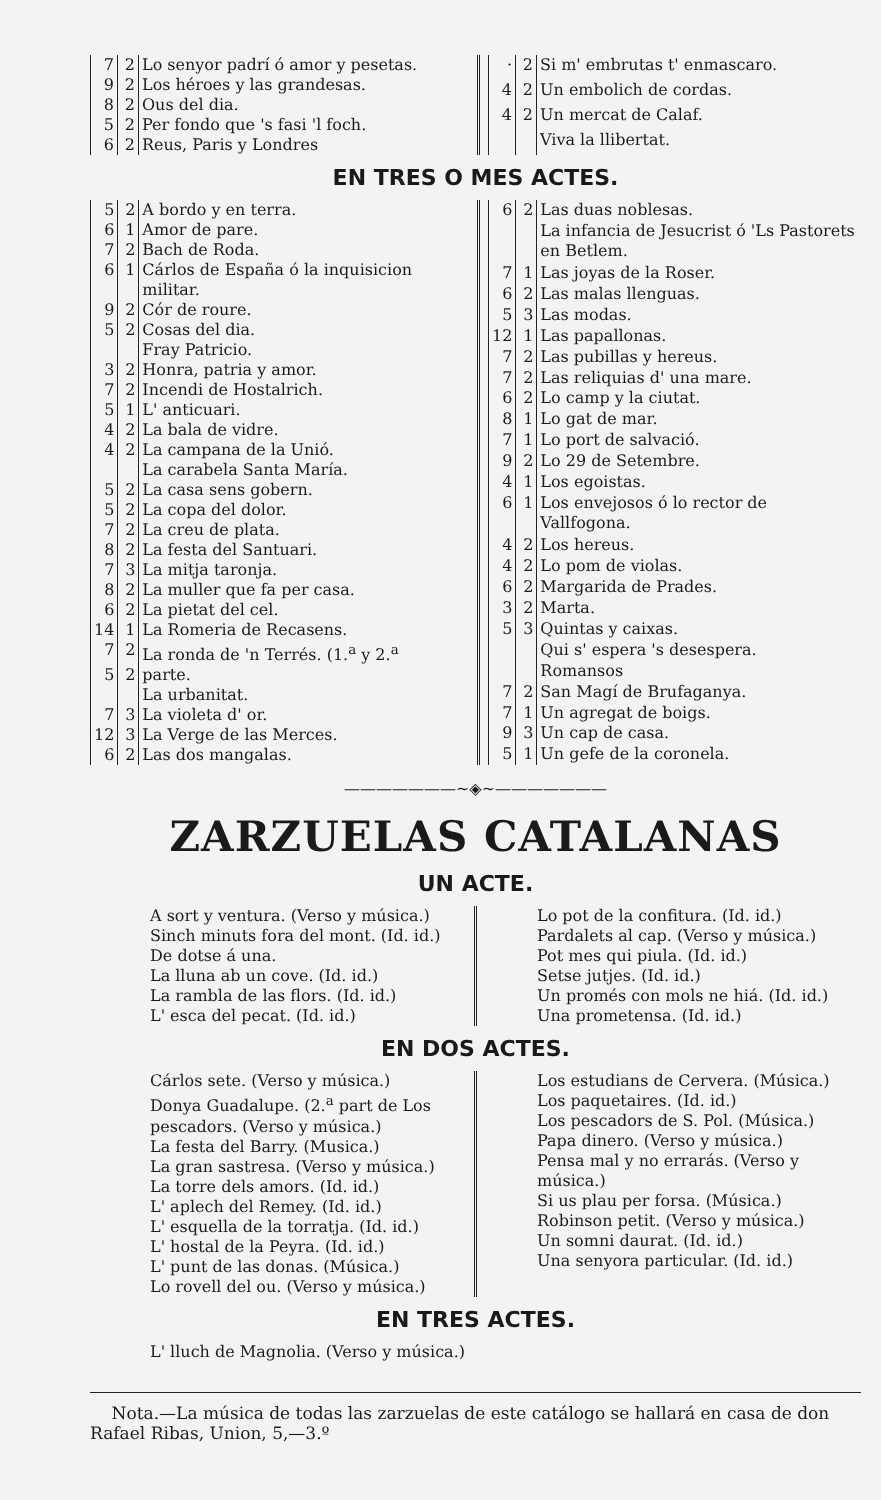| 7 | 2 | Lo senyor padrí ó amor y pesetas. |
| 9 | 2 | Los héroes y las grandesas. |
| 8 | 2 | Ous del dia. |
| 5 | 2 | Per fondo que 's fasi 'l foch. |
| 6 | 2 | Reus, Paris y Londres |
| · | 2 | Si m' embrutas t' enmascaro. |
| 4 | 2 | Un embolich de cordas. |
| 4 | 2 | Un mercat de Calaf. |
| | | Viva la llibertat. |
EN TRES O MES ACTES.
| 5 | 2 | A bordo y en terra. |
| 6 | 1 | Amor de pare. |
| 7 | 2 | Bach de Roda. |
| 6 | 1 | Cárlos de España ó la inquisicion militar. |
| 9 | 2 | Cór de roure. |
| 5 | 2 | Cosas del dia. |
| | | Fray Patricio. |
| 3 | 2 | Honra, patria y amor. |
| 7 | 2 | Incendi de Hostalrich. |
| 5 | 1 | L' anticuari. |
| 4 | 2 | La bala de vidre. |
| 4 | 2 | La campana de la Unió. |
| | | La carabela Santa María. |
| 5 | 2 | La casa sens gobern. |
| 5 | 2 | La copa del dolor. |
| 7 | 2 | La creu de plata. |
| 8 | 2 | La festa del Santuari. |
| 7 | 3 | La mitja taronja. |
| 8 | 2 | La muller que fa per casa. |
| 6 | 2 | La pietat del cel. |
| 14 | 1 | La Romeria de Recasens. |
| 7 | 2 | La ronda de 'n Terrés. (1.<sup>a</sup> y 2.<sup>a</sup> |
| 5 | 2 | parte. |
| | | La urbanitat. |
| 7 | 3 | La violeta d' or. |
| 12 | 3 | La Verge de las Merces. |
| 6 | 2 | Las dos mangalas. |
| 6 | 2 | Las duas noblesas. |
| | | La infancia de Jesucrist ó 'Ls Pastorets en Betlem. |
| 7 | 1 | Las joyas de la Roser. |
| 6 | 2 | Las malas llenguas. |
| 5 | 3 | Las modas. |
| 12 | 1 | Las papallonas. |
| 7 | 2 | Las pubillas y hereus. |
| 7 | 2 | Las reliquias d' una mare. |
| 6 | 2 | Lo camp y la ciutat. |
| 8 | 1 | Lo gat de mar. |
| 7 | 1 | Lo port de salvació. |
| 9 | 2 | Lo 29 de Setembre. |
| 4 | 1 | Los egoistas. |
| 6 | 1 | Los envejosos ó lo rector de Vallfogona. |
| 4 | 2 | Los hereus. |
| 4 | 2 | Lo pom de violas. |
| 6 | 2 | Margarida de Prades. |
| 3 | 2 | Marta. |
| 5 | 3 | Quintas y caixas. |
| | | Qui s' espera 's desespera. |
| | | Romansos |
| 7 | 2 | San Magí de Brufaganya. |
| 7 | 1 | Un agregat de boigs. |
| 9 | 3 | Un cap de casa. |
| 5 | 1 | Un gefe de la coronela. |
———————~◈~———————
ZARZUELAS CATALANAS
UN ACTE.
A sort y ventura. (Verso y música.)
Sinch minuts fora del mont. (Id. id.)
De dotse á una.
La lluna ab un cove. (Id. id.)
La rambla de las flors. (Id. id.)
L' esca del pecat. (Id. id.)
Lo pot de la confitura. (Id. id.)
Pardalets al cap. (Verso y música.)
Pot mes qui piula. (Id. id.)
Setse jutjes. (Id. id.)
Un promés con mols ne hiá. (Id. id.)
Una prometensa. (Id. id.)
EN DOS ACTES.
Cárlos sete. (Verso y música.)
Donya Guadalupe. (2.<sup>a</sup> part de Los pescadors. (Verso y música.)
La festa del Barry. (Musica.)
La gran sastresa. (Verso y música.)
La torre dels amors. (Id. id.)
L' aplech del Remey. (Id. id.)
L' esquella de la torratja. (Id. id.)
L' hostal de la Peyra. (Id. id.)
L' punt de las donas. (Música.)
Lo rovell del ou. (Verso y música.)
Los estudians de Cervera. (Música.)
Los paquetaires. (Id. id.)
Los pescadors de S. Pol. (Música.)
Papa dinero. (Verso y música.)
Pensa mal y no errarás. (Verso y música.)
Si us plau per forsa. (Música.)
Robinson petit. (Verso y música.)
Un somni daurat. (Id. id.)
Una senyora particular. (Id. id.)
EN TRES ACTES.
L' lluch de Magnolia. (Verso y música.)
Nota.—La música de todas las zarzuelas de este catálogo se hallará en casa de don Rafael Ribas, Union, 5,—3.º